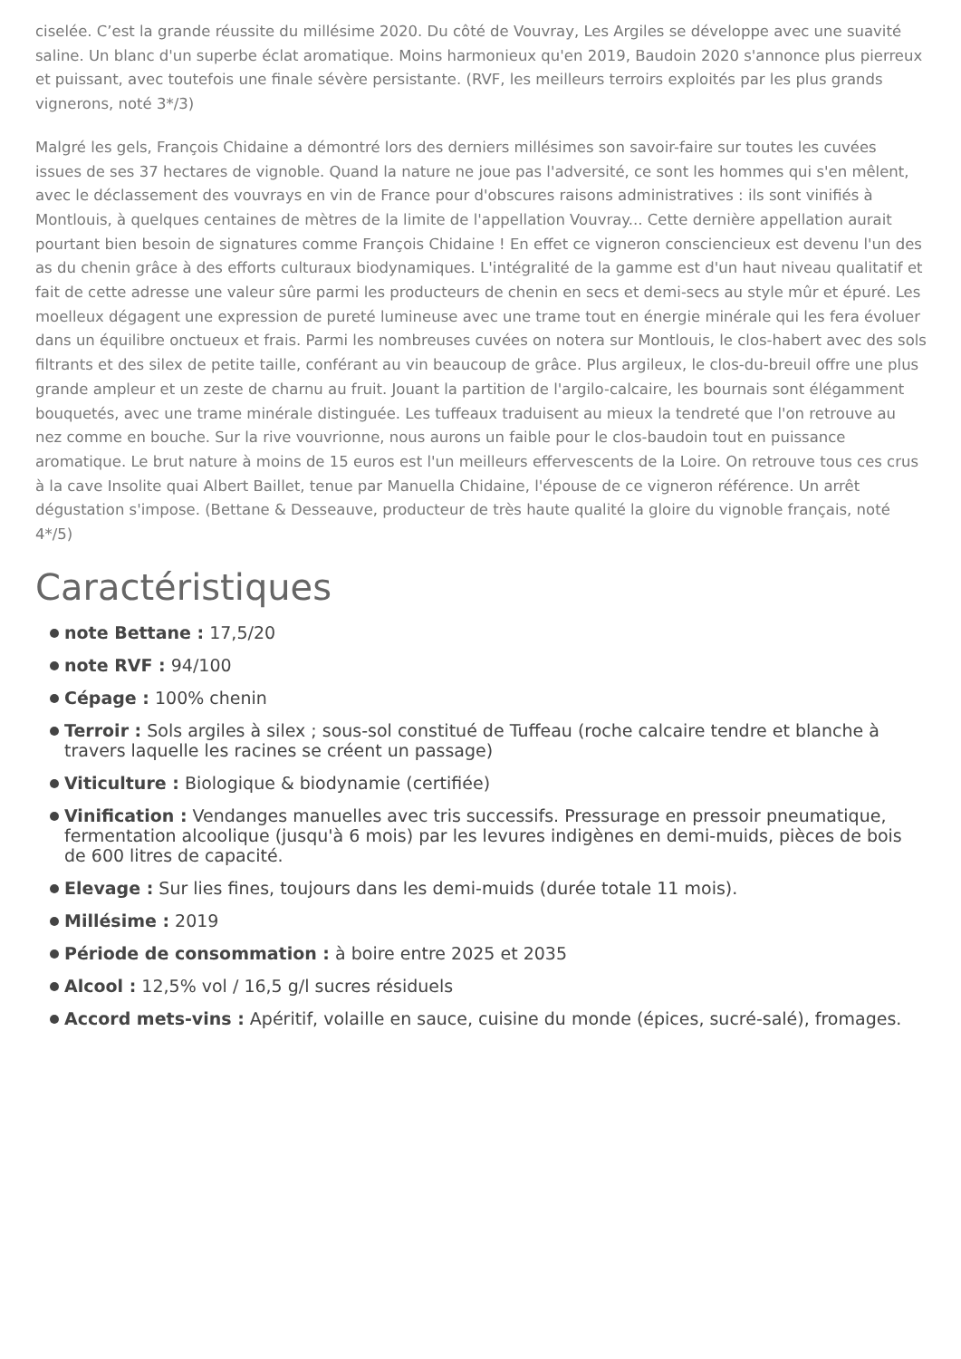ciselée. C’est la grande réussite du millésime 2020. Du côté de Vouvray, Les Argiles se développe avec une suavité saline. Un blanc d'un superbe éclat aromatique. Moins harmonieux qu'en 2019, Baudoin 2020 s'annonce plus pierreux et puissant, avec toutefois une finale sévère persistante. (RVF, les meilleurs terroirs exploités par les plus grands vignerons, noté 3*/3)
Malgré les gels, François Chidaine a démontré lors des derniers millésimes son savoir-faire sur toutes les cuvées issues de ses 37 hectares de vignoble. Quand la nature ne joue pas l'adversité, ce sont les hommes qui s'en mêlent, avec le déclassement des vouvrays en vin de France pour d'obscures raisons administratives : ils sont vinifiés à Montlouis, à quelques centaines de mètres de la limite de l'appellation Vouvray... Cette dernière appellation aurait pourtant bien besoin de signatures comme François Chidaine ! En effet ce vigneron consciencieux est devenu l'un des as du chenin grâce à des efforts culturaux biodynamiques. L'intégralité de la gamme est d'un haut niveau qualitatif et fait de cette adresse une valeur sûre parmi les producteurs de chenin en secs et demi-secs au style mûr et épuré. Les moelleux dégagent une expression de pureté lumineuse avec une trame tout en énergie minérale qui les fera évoluer dans un équilibre onctueux et frais. Parmi les nombreuses cuvées on notera sur Montlouis, le clos-habert avec des sols filtrants et des silex de petite taille, conférant au vin beaucoup de grâce. Plus argileux, le clos-du-breuil offre une plus grande ampleur et un zeste de charnu au fruit. Jouant la partition de l'argilo-calcaire, les bournais sont élégamment bouquetés, avec une trame minérale distinguée. Les tuffeaux traduisent au mieux la tendreté que l'on retrouve au nez comme en bouche. Sur la rive vouvrionne, nous aurons un faible pour le clos-baudoin tout en puissance aromatique. Le brut nature à moins de 15 euros est l'un meilleurs effervescents de la Loire. On retrouve tous ces crus à la cave Insolite quai Albert Baillet, tenue par Manuella Chidaine, l'épouse de ce vigneron référence. Un arrêt dégustation s'impose. (Bettane & Desseauve, producteur de très haute qualité la gloire du vignoble français, noté 4*/5)
Caractéristiques
note Bettane : 17,5/20
note RVF : 94/100
Cépage : 100% chenin
Terroir : Sols argiles à silex ; sous-sol constitué de Tuffeau (roche calcaire tendre et blanche à travers laquelle les racines se créent un passage)
Viticulture : Biologique & biodynamie (certifiée)
Vinification : Vendanges manuelles avec tris successifs. Pressurage en pressoir pneumatique, fermentation alcoolique (jusqu'à 6 mois) par les levures indigènes en demi-muids, pièces de bois de 600 litres de capacité.
Elevage : Sur lies fines, toujours dans les demi-muids (durée totale 11 mois).
Millésime : 2019
Période de consommation : à boire entre 2025 et 2035
Alcool : 12,5% vol / 16,5 g/l sucres résiduels
Accord mets-vins : Apéritif, volaille en sauce, cuisine du monde (épices, sucré-salé), fromages.